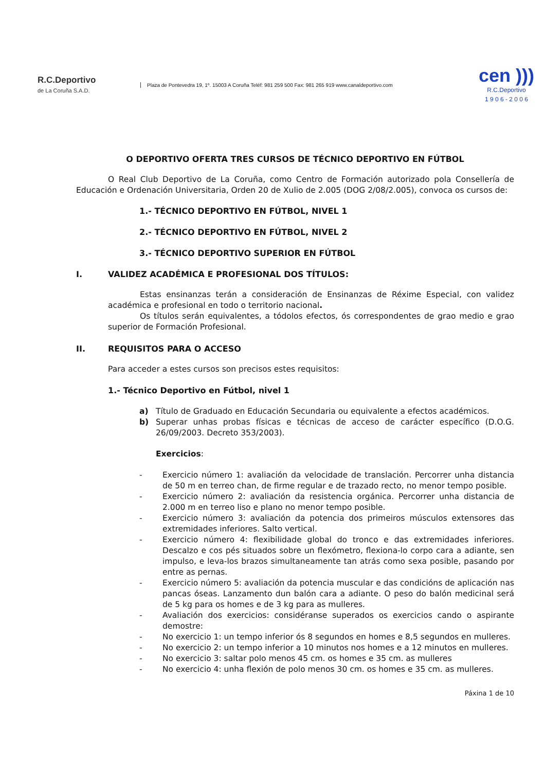R.C.Deportivo
de La Coruña S.A.D.
Plaza de Pontevedra 19, 1º. 15003 A Coruña Teléf: 981 259 500 Fax: 981 265 919 www.canaldeportivo.com
cen )))
R.C.Deportivo
1 9 0 6 - 2 0 0 6
O DEPORTIVO OFERTA TRES CURSOS DE TÉCNICO DEPORTIVO EN FÚTBOL
O Real Club Deportivo de La Coruña, como Centro de Formación autorizado pola Consellería de Educación e Ordenación Universitaria, Orden 20 de Xulio de 2.005 (DOG 2/08/2.005), convoca os cursos de:
1.- TÉCNICO DEPORTIVO EN FÚTBOL, NIVEL 1
2.- TÉCNICO DEPORTIVO EN FÚTBOL, NIVEL 2
3.- TÉCNICO DEPORTIVO SUPERIOR EN FÚTBOL
I. VALIDEZ ACADÉMICA E PROFESIONAL DOS TÍTULOS:
Estas ensinanzas terán a consideración de Ensinanzas de Réxime Especial, con validez académica e profesional en todo o territorio nacional.
Os títulos serán equivalentes, a tódolos efectos, ós correspondentes de grao medio e grao superior de Formación Profesional.
II. REQUISITOS PARA O ACCESO
Para acceder a estes cursos son precisos estes requisitos:
1.- Técnico Deportivo en Fútbol, nivel 1
a) Título de Graduado en Educación Secundaria ou equivalente a efectos académicos.
b) Superar unhas probas físicas e técnicas de acceso de carácter específico (D.O.G. 26/09/2003. Decreto 353/2003).
Exercicios:
- Exercicio número 1: avaliación da velocidade de translación. Percorrer unha distancia de 50 m en terreo chan, de firme regular e de trazado recto, no menor tempo posible.
- Exercicio número 2: avaliación da resistencia orgánica. Percorrer unha distancia de 2.000 m en terreo liso e plano no menor tempo posible.
- Exercicio número 3: avaliación da potencia dos primeiros músculos extensores das extremidades inferiores. Salto vertical.
- Exercicio número 4: flexibilidade global do tronco e das extremidades inferiores. Descalzo e cos pés situados sobre un flexómetro, flexiona-lo corpo cara a adiante, sen impulso, e leva-los brazos simultaneamente tan atrás como sexa posible, pasando por entre as pernas.
- Exercicio número 5: avaliación da potencia muscular e das condicións de aplicación nas pancas óseas. Lanzamento dun balón cara a adiante. O peso do balón medicinal será de 5 kg para os homes e de 3 kg para as mulleres.
- Avaliación dos exercicios: considéranse superados os exercicios cando o aspirante demostre:
- No exercicio 1: un tempo inferior ós 8 segundos en homes e 8,5 segundos en mulleres.
- No exercicio 2: un tempo inferior a 10 minutos nos homes e a 12 minutos en mulleres.
- No exercicio 3: saltar polo menos 45 cm. os homes e 35 cm. as mulleres
- No exercicio 4: unha flexión de polo menos 30 cm. os homes e 35 cm. as mulleres.
Páxina 1 de 10